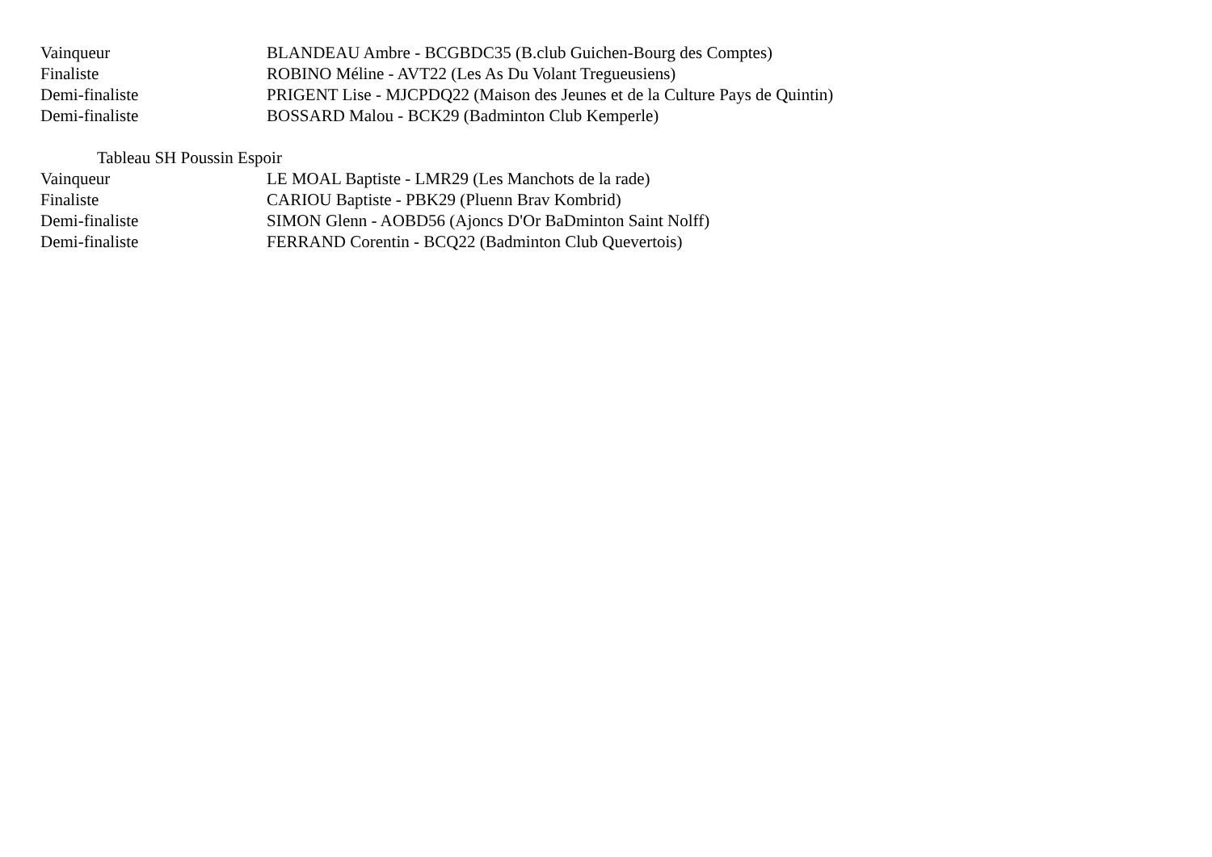| Vainqueur | BLANDEAU Ambre - BCGBDC35 (B.club Guichen-Bourg des Comptes) |
| Finaliste | ROBINO Méline - AVT22 (Les As Du Volant Tregueusiens) |
| Demi-finaliste | PRIGENT Lise - MJCPDQ22 (Maison des Jeunes et de la Culture Pays de Quintin) |
| Demi-finaliste | BOSSARD Malou - BCK29 (Badminton Club Kemperle) |
Tableau SH Poussin Espoir
| Vainqueur | LE MOAL Baptiste - LMR29 (Les Manchots de la rade) |
| Finaliste | CARIOU Baptiste - PBK29 (Pluenn Brav Kombrid) |
| Demi-finaliste | SIMON Glenn - AOBD56 (Ajoncs D'Or BaDminton Saint Nolff) |
| Demi-finaliste | FERRAND Corentin - BCQ22 (Badminton Club Quevertois) |